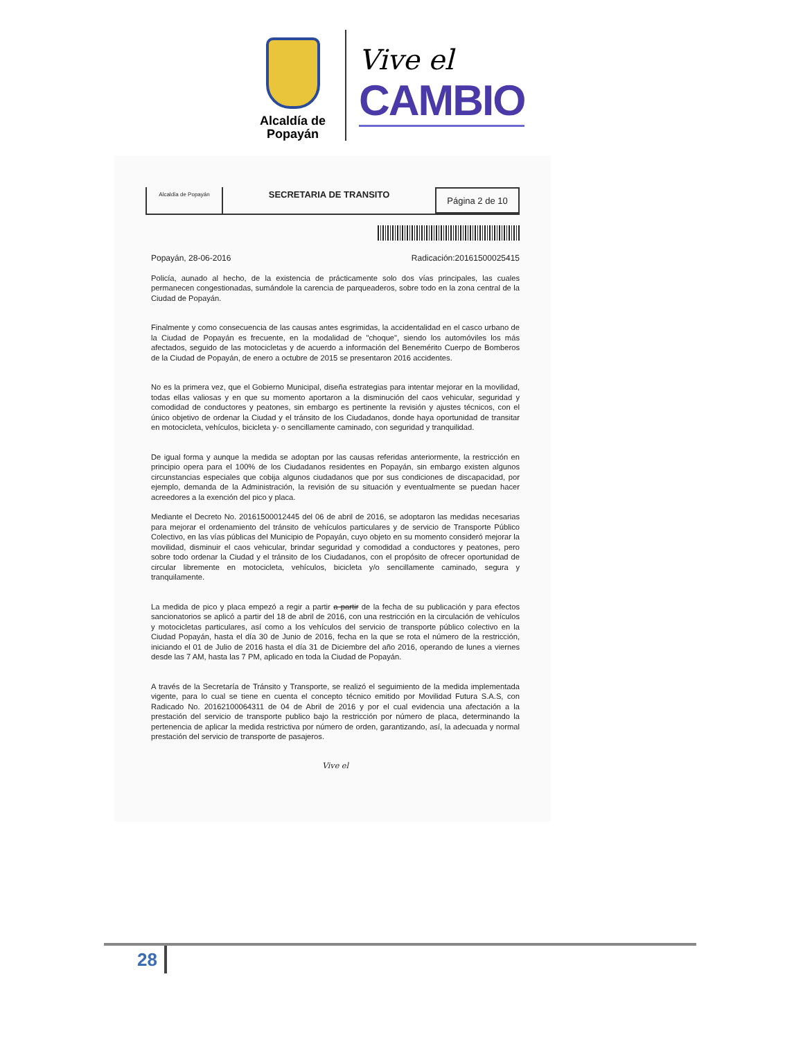Alcaldía de Popayán
Vive el
CAMBIO
Alcaldía de Popayán
SECRETARIA DE TRANSITO
Página 2 de 10
Popayán, 28-06-2016 Radicación:20161500025415
Policía, aunado al hecho, de la existencia de prácticamente solo dos vías principales, las cuales permanecen congestionadas, sumándole la carencia de parqueaderos, sobre todo en la zona central de la Ciudad de Popayán.
Finalmente y como consecuencia de las causas antes esgrimidas, la accidentalidad en el casco urbano de la Ciudad de Popayán es frecuente, en la modalidad de "choque", siendo los automóviles los más afectados, seguido de las motocicletas y de acuerdo a información del Benemérito Cuerpo de Bomberos de la Ciudad de Popayán, de enero a octubre de 2015 se presentaron 2016 accidentes.
No es la primera vez, que el Gobierno Municipal, diseña estrategias para intentar mejorar en la movilidad, todas ellas valiosas y en que su momento aportaron a la disminución del caos vehicular, seguridad y comodidad de conductores y peatones, sin embargo es pertinente la revisión y ajustes técnicos, con el único objetivo de ordenar la Ciudad y el tránsito de los Ciudadanos, donde haya oportunidad de transitar en motocicleta, vehículos, bicicleta y- o sencillamente caminado, con seguridad y tranquilidad.
De igual forma y aunque la medida se adoptan por las causas referidas anteriormente, la restricción en principio opera para el 100% de los Ciudadanos residentes en Popayán, sin embargo existen algunos circunstancias especiales que cobija algunos ciudadanos que por sus condiciones de discapacidad, por ejemplo, demanda de la Administración, la revisión de su situación y eventualmente se puedan hacer acreedores a la exención del pico y placa.
Mediante el Decreto No. 20161500012445 del 06 de abril de 2016, se adoptaron las medidas necesarias para mejorar el ordenamiento del tránsito de vehículos particulares y de servicio de Transporte Público Colectivo, en las vías públicas del Municipio de Popayán, cuyo objeto en su momento consideró mejorar la movilidad, disminuir el caos vehicular, brindar seguridad y comodidad a conductores y peatones, pero sobre todo ordenar la Ciudad y el tránsito de los Ciudadanos, con el propósito de ofrecer oportunidad de circular libremente en motocicleta, vehículos, bicicleta y/o sencillamente caminado, segura y tranquilamente.
La medida de pico y placa empezó a regir a partir a partir de la fecha de su publicación y para efectos sancionatorios se aplicó a partir del 18 de abril de 2016, con una restricción en la circulación de vehículos y motocicletas particulares, así como a los vehículos del servicio de transporte público colectivo en la Ciudad Popayán, hasta el día 30 de Junio de 2016, fecha en la que se rota el número de la restricción, iniciando el 01 de Julio de 2016 hasta el día 31 de Diciembre del año 2016, operando de lunes a viernes desde las 7 AM, hasta las 7 PM, aplicado en toda la Ciudad de Popayán.
A través de la Secretaría de Tránsito y Transporte, se realizó el seguimiento de la medida implementada vigente, para lo cual se tiene en cuenta el concepto técnico emitido por Movilidad Futura S.A.S, con Radicado No. 20162100064311 de 04 de Abril de 2016 y por el cual evidencia una afectación a la prestación del servicio de transporte publico bajo la restricción por número de placa, determinando la pertenencia de aplicar la medida restrictiva por número de orden, garantizando, así, la adecuada y normal prestación del servicio de transporte de pasajeros.
Vive el
28